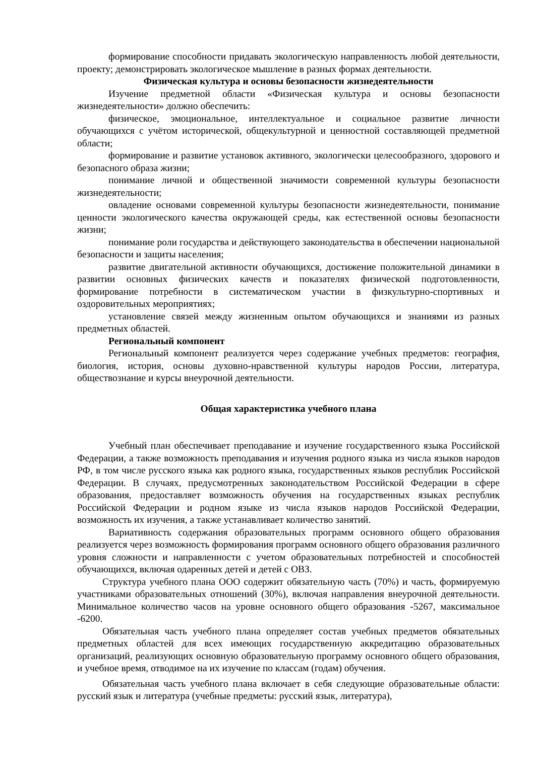формирование способности придавать экологическую направленность любой деятельности, проекту; демонстрировать экологическое мышление в разных формах деятельности.
Физическая культура и основы безопасности жизнедеятельности
Изучение предметной области «Физическая культура и основы безопасности жизнедеятельности» должно обеспечить:
физическое, эмоциональное, интеллектуальное и социальное развитие личности обучающихся с учётом исторической, общекультурной и ценностной составляющей предметной области;
формирование и развитие установок активного, экологически целесообразного, здорового и безопасного образа жизни;
понимание личной и общественной значимости современной культуры безопасности жизнедеятельности;
овладение основами современной культуры безопасности жизнедеятельности, понимание ценности экологического качества окружающей среды, как естественной основы безопасности жизни;
понимание роли государства и действующего законодательства в обеспечении национальной безопасности и защиты населения;
развитие двигательной активности обучающихся, достижение положительной динамики в развитии основных физических качеств и показателях физической подготовленности, формирование потребности в систематическом участии в физкультурно-спортивных и оздоровительных мероприятиях;
установление связей между жизненным опытом обучающихся и знаниями из разных предметных областей.
Региональный компонент
Региональный компонент реализуется через содержание учебных предметов: география, биология, история, основы духовно-нравственной культуры народов России, литература, обществознание и курсы внеурочной деятельности.
Общая характеристика учебного плана
Учебный план обеспечивает преподавание и изучение государственного языка Российской Федерации, а также возможность преподавания и изучения родного языка из числа языков народов РФ, в том числе русского языка как родного языка, государственных языков республик Российской Федерации. В случаях, предусмотренных законодательством Российской Федерации в сфере образования, предоставляет возможность обучения на государственных языках республик Российской Федерации и родном языке из числа языков народов Российской Федерации, возможность их изучения, а также устанавливает количество занятий.
Вариативность содержания образовательных программ основного общего образования реализуется через возможность формирования программ основного общего образования различного уровня сложности и направленности с учетом образовательных потребностей и способностей обучающихся, включая одаренных детей и детей с ОВЗ.
Структура учебного плана ООО содержит обязательную часть (70%) и часть, формируемую участниками образовательных отношений (30%), включая направления внеурочной деятельности. Минимальное количество часов на уровне основного общего образования -5267, максимальное -6200.
Обязательная часть учебного плана определяет состав учебных предметов обязательных предметных областей для всех имеющих государственную аккредитацию образовательных организаций, реализующих основную образовательную программу основного общего образования, и учебное время, отводимое на их изучение по классам (годам) обучения.
Обязательная часть учебного плана включает в себя следующие образовательные области: русский язык и литература (учебные предметы: русский язык, литература),